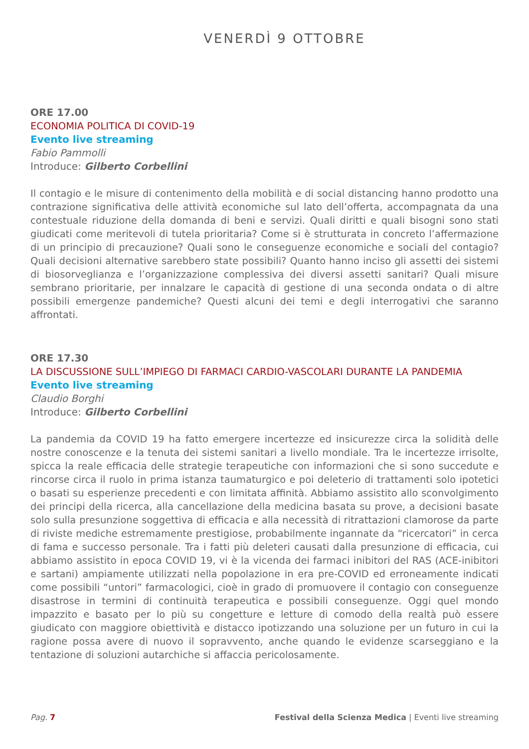VENERDÌ 9 OTTOBRE
ORE 17.00
ECONOMIA POLITICA DI COVID-19
Evento live streaming
Fabio Pammolli
Introduce: Gilberto Corbellini
Il contagio e le misure di contenimento della mobilità e di social distancing hanno prodotto una contrazione significativa delle attività economiche sul lato dell’offerta, accompagnata da una contestuale riduzione della domanda di beni e servizi. Quali diritti e quali bisogni sono stati giudicati come meritevoli di tutela prioritaria? Come si è strutturata in concreto l’affermazione di un principio di precauzione? Quali sono le conseguenze economiche e sociali del contagio? Quali decisioni alternative sarebbero state possibili? Quanto hanno inciso gli assetti dei sistemi di biosorveglianza e l’organizzazione complessiva dei diversi assetti sanitari? Quali misure sembrano prioritarie, per innalzare le capacità di gestione di una seconda ondata o di altre possibili emergenze pandemiche? Questi alcuni dei temi e degli interrogativi che saranno affrontati.
ORE 17.30
LA DISCUSSIONE SULL’IMPIEGO DI FARMACI CARDIO-VASCOLARI DURANTE LA PANDEMIA
Evento live streaming
Claudio Borghi
Introduce: Gilberto Corbellini
La pandemia da COVID 19 ha fatto emergere incertezze ed insicurezze circa la solidità delle nostre conoscenze e la tenuta dei sistemi sanitari a livello mondiale. Tra le incertezze irrisolte, spicca la reale efficacia delle strategie terapeutiche con informazioni che si sono succedute e rincorse circa il ruolo in prima istanza taumaturgico e poi deleterio di trattamenti solo ipotetici o basati su esperienze precedenti e con limitata affinità. Abbiamo assistito allo sconvolgimento dei principi della ricerca, alla cancellazione della medicina basata su prove, a decisioni basate solo sulla presunzione soggettiva di efficacia e alla necessità di ritrattazioni clamorose da parte di riviste mediche estremamente prestigiose, probabilmente ingannate da “ricercatori” in cerca di fama e successo personale. Tra i fatti più deleteri causati dalla presunzione di efficacia, cui abbiamo assistito in epoca COVID 19, vi è la vicenda dei farmaci inibitori del RAS (ACE-inibitori e sartani) ampiamente utilizzati nella popolazione in era pre-COVID ed erroneamente indicati come possibili “untori” farmacologici, cioè in grado di promuovere il contagio con conseguenze disastrose in termini di continuità terapeutica e possibili conseguenze. Oggi quel mondo impazzito e basato per lo più su congetture e letture di comodo della realtà può essere giudicato con maggiore obiettività e distacco ipotizzando una soluzione per un futuro in cui la ragione possa avere di nuovo il sopravvento, anche quando le evidenze scarseggiano e la tentazione di soluzioni autarchiche si affaccia pericolosamente.
Pag. 7 Festival della Scienza Medica | Eventi live streaming